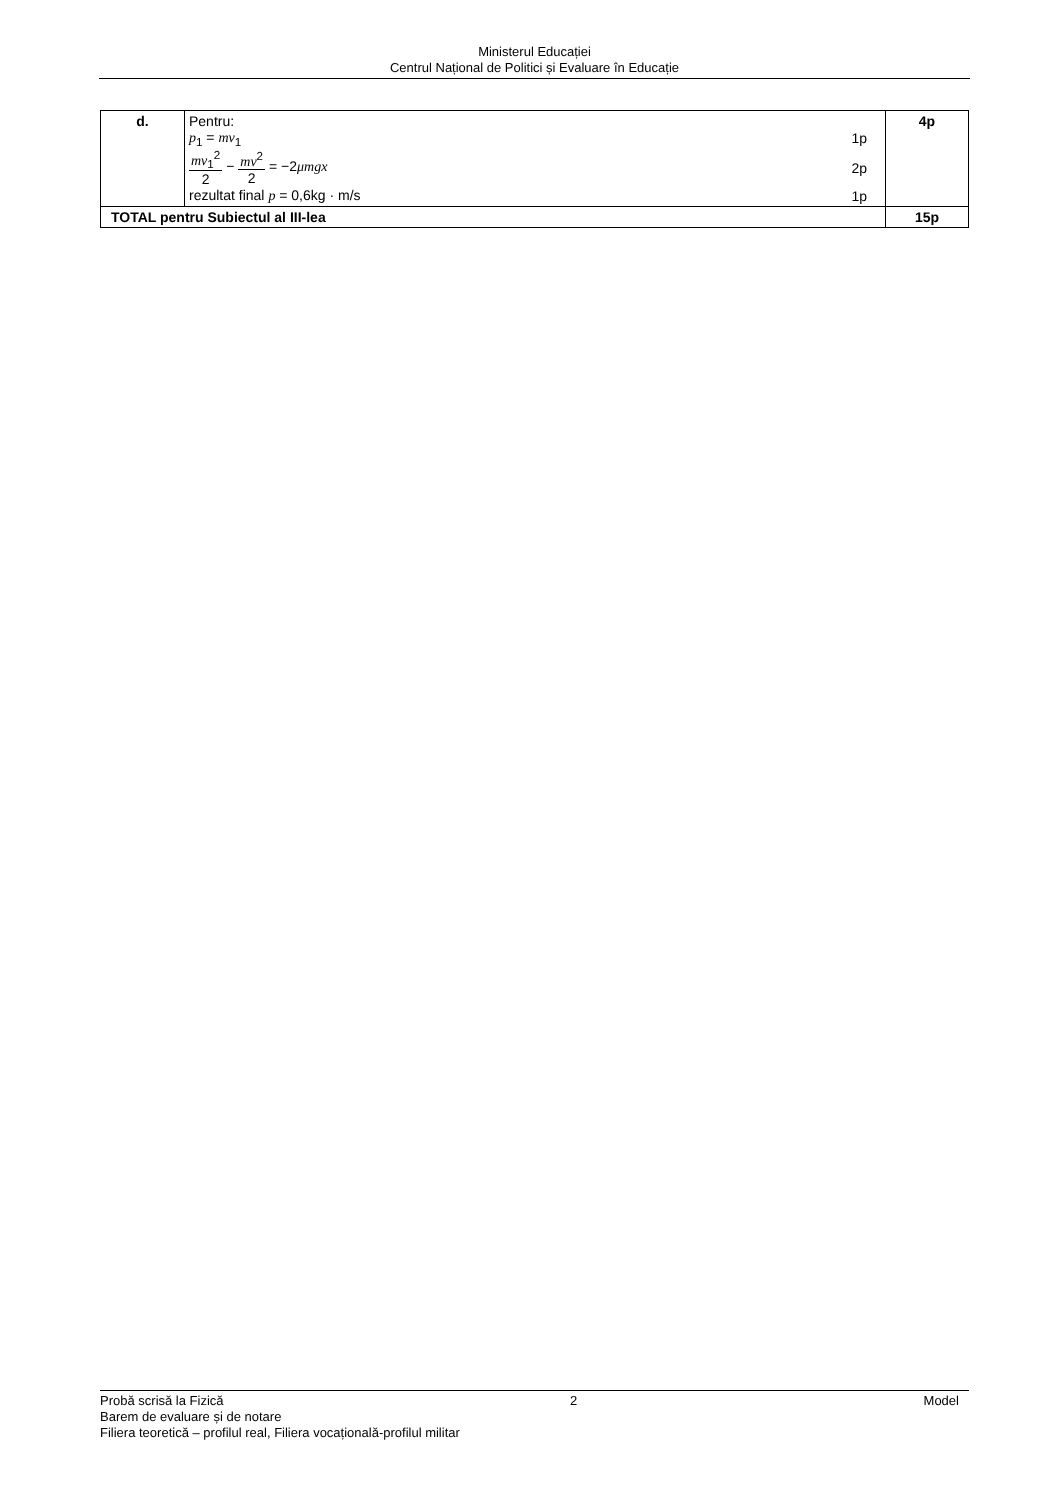Ministerul Educației
Centrul Național de Politici și Evaluare în Educație
| d. | Pentru: p<sub>1</sub> = mv<sub>1</sub> 1p mv<sub>1</sub><sup>2</sup> 2 − mv<sup>2</sup> 2 = −2 μmgx 2p rezultat final p = 0,6kg · m/s 1p | 4p |
| TOTAL pentru Subiectul al III-lea | | 15p |
Probă scrisă la Fizică 2 Model
Barem de evaluare și de notare
Filiera teoretică – profilul real, Filiera vocațională-profilul militar